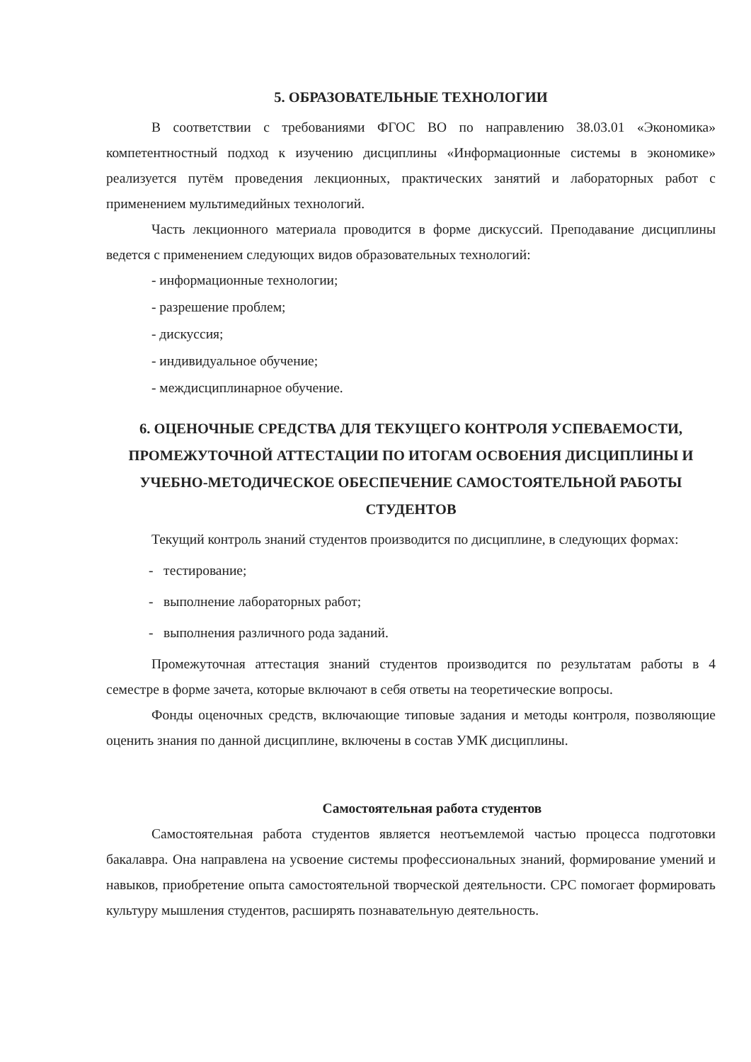5. ОБРАЗОВАТЕЛЬНЫЕ ТЕХНОЛОГИИ
В соответствии с требованиями ФГОС ВО по направлению 38.03.01 «Экономика» компетентностный подход к изучению дисциплины «Информационные системы в экономике» реализуется путём проведения лекционных, практических занятий и лабораторных работ с применением мультимедийных технологий.
Часть лекционного материала проводится в форме дискуссий. Преподавание дисциплины ведется с применением следующих видов образовательных технологий:
- информационные технологии;
- разрешение проблем;
- дискуссия;
- индивидуальное обучение;
- междисциплинарное обучение.
6. ОЦЕНОЧНЫЕ СРЕДСТВА ДЛЯ ТЕКУЩЕГО КОНТРОЛЯ УСПЕВАЕМОСТИ, ПРОМЕЖУТОЧНОЙ АТТЕСТАЦИИ ПО ИТОГАМ ОСВОЕНИЯ ДИСЦИПЛИНЫ И УЧЕБНО-МЕТОДИЧЕСКОЕ ОБЕСПЕЧЕНИЕ САМОСТОЯТЕЛЬНОЙ РАБОТЫ СТУДЕНТОВ
Текущий контроль знаний студентов производится по дисциплине, в следующих формах:
- тестирование;
- выполнение лабораторных работ;
- выполнения различного рода заданий.
Промежуточная аттестация знаний студентов производится по результатам работы в 4 семестре в форме зачета, которые включают в себя ответы на теоретические вопросы.
Фонды оценочных средств, включающие типовые задания и методы контроля, позволяющие оценить знания по данной дисциплине, включены в состав УМК дисциплины.
Самостоятельная работа студентов
Самостоятельная работа студентов является неотъемлемой частью процесса подготовки бакалавра. Она направлена на усвоение системы профессиональных знаний, формирование умений и навыков, приобретение опыта самостоятельной творческой деятельности. СРС помогает формировать культуру мышления студентов, расширять познавательную деятельность.